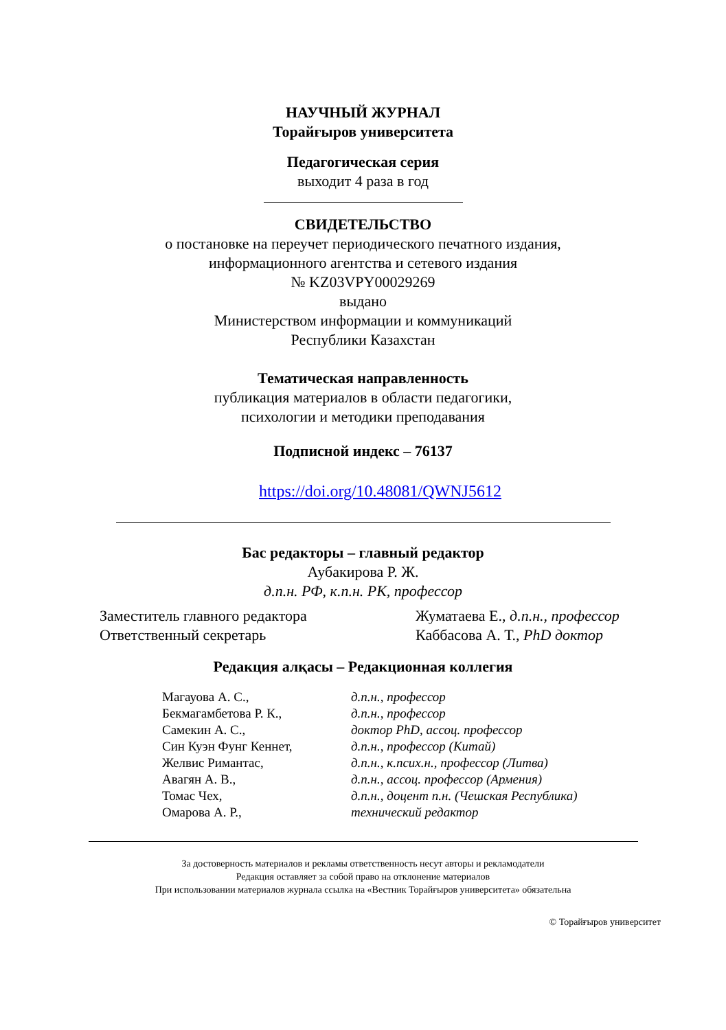НАУЧНЫЙ ЖУРНАЛ
Торайғыров университета
Педагогическая серия
выходит 4 раза в год
СВИДЕТЕЛЬСТВО
о постановке на переучет периодического печатного издания,
информационного агентства и сетевого издания
№ KZ03VPY00029269
выдано
Министерством информации и коммуникаций
Республики Казахстан
Тематическая направленность
публикация материалов в области педагогики,
психологии и методики преподавания
Подписной индекс – 76137
https://doi.org/10.48081/QWNJ5612
Бас редакторы – главный редактор
Аубакирова Р. Ж.
д.п.н. РФ, к.п.н. РК, профессор
Заместитель главного редактора Жуматаева Е., д.п.н., профессор
Ответственный секретарь Каббасова А. Т., PhD доктор
Редакция алқасы – Редакционная коллегия
| Магауова А. С., | д.п.н., профессор |
| Бекмагамбетова Р. К., | д.п.н., профессор |
| Самекин А. С., | доктор PhD, ассоц. профессор |
| Син Куэн Фунг Кеннет, | д.п.н., профессор (Китай) |
| Желвис Римантас, | д.п.н., к.псих.н., профессор (Литва) |
| Авагян А. В., | д.п.н., ассоц. профессор (Армения) |
| Томас Чех, | д.п.н., доцент п.н. (Чешская Республика) |
| Омарова А. Р., | технический редактор |
За достоверность материалов и рекламы ответственность несут авторы и рекламодатели
Редакция оставляет за собой право на отклонение материалов
При использовании материалов журнала ссылка на «Вестник Торайғыров университета» обязательна
© Торайғыров университет